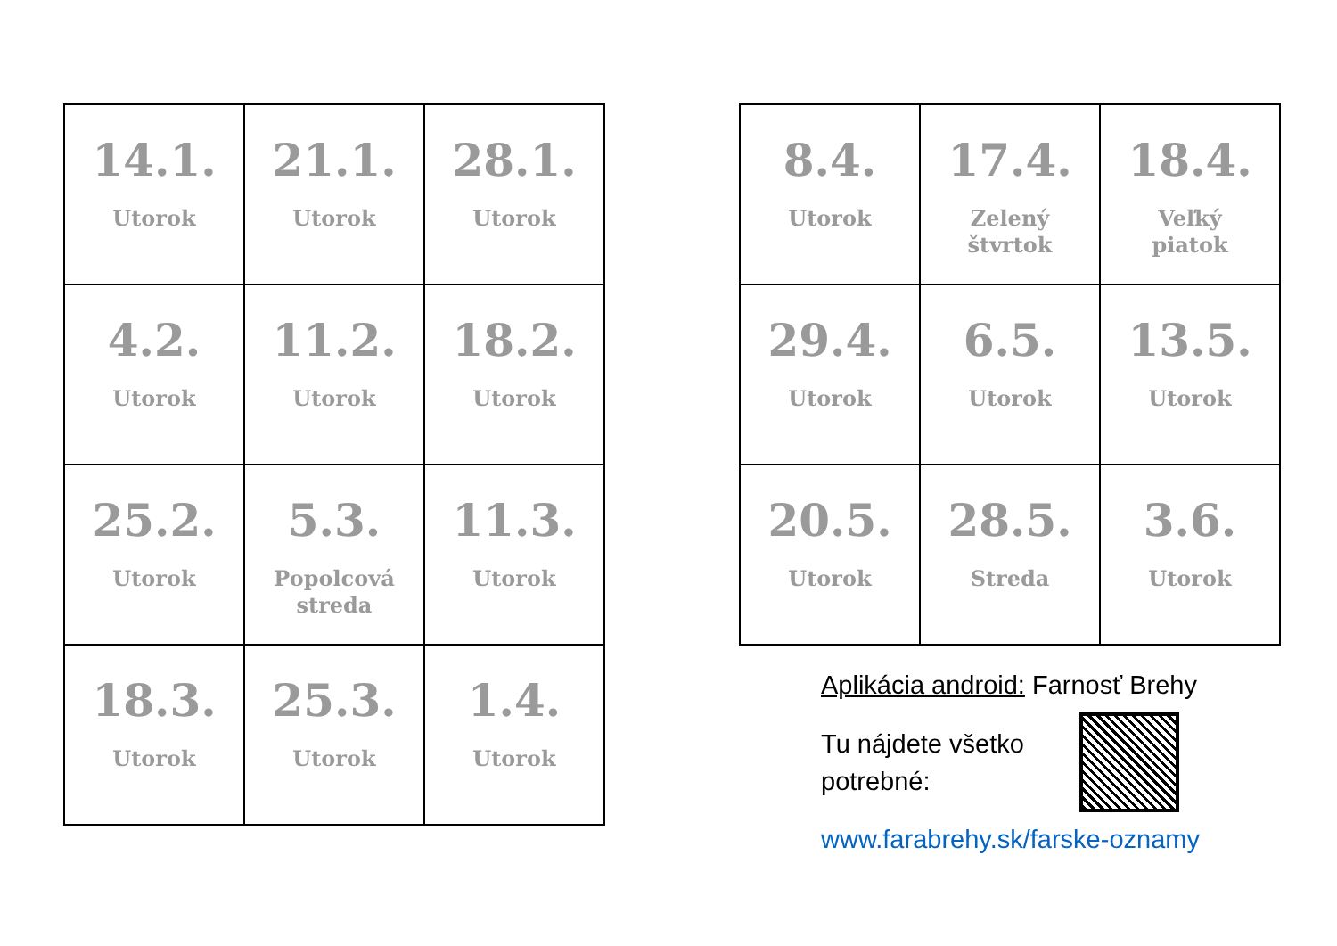| 14.1. Utorok | 21.1. Utorok | 28.1. Utorok |
| 4.2. Utorok | 11.2. Utorok | 18.2. Utorok |
| 25.2. Utorok | 5.3. Popolcová streda | 11.3. Utorok |
| 18.3. Utorok | 25.3. Utorok | 1.4. Utorok |
| 8.4. Utorok | 17.4. Zelený štvrtok | 18.4. Veľký piatok |
| 29.4. Utorok | 6.5. Utorok | 13.5. Utorok |
| 20.5. Utorok | 28.5. Streda | 3.6. Utorok |
Aplikácia android: Farnosť Brehy
Tu nájdete všetko potrebné:
www.farabrehy.sk/farske-oznamy